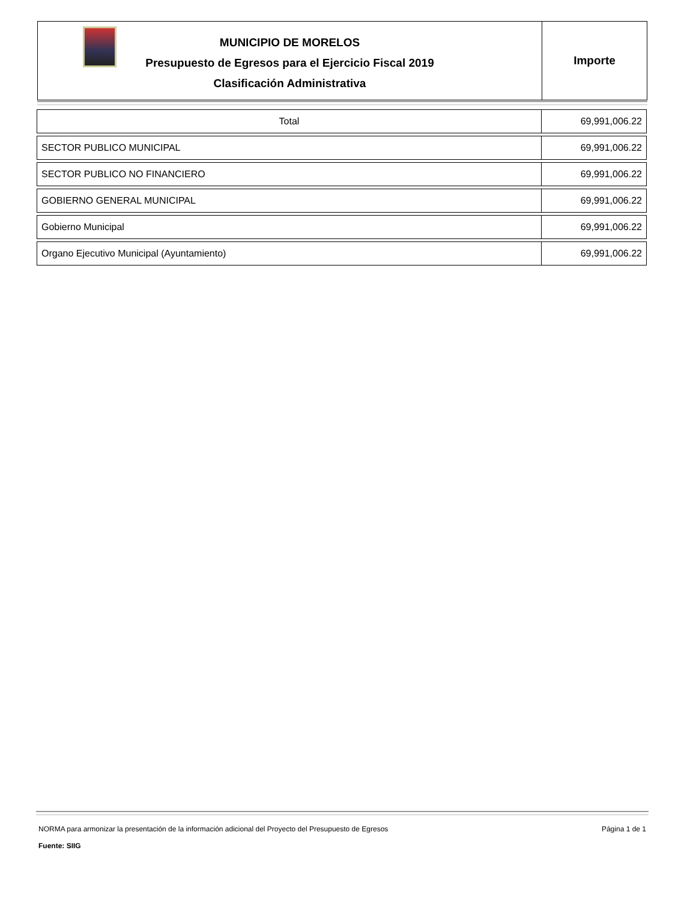MUNICIPIO DE MORELOS
Presupuesto de Egresos para el Ejercicio Fiscal 2019
Clasificación Administrativa
Importe
| Total | 69,991,006.22 |
| SECTOR PUBLICO MUNICIPAL | 69,991,006.22 |
| SECTOR PUBLICO NO FINANCIERO | 69,991,006.22 |
| GOBIERNO GENERAL MUNICIPAL | 69,991,006.22 |
| Gobierno Municipal | 69,991,006.22 |
| Organo Ejecutivo Municipal (Ayuntamiento) | 69,991,006.22 |
NORMA para armonizar la presentación de la información adicional del Proyecto del Presupuesto de Egresos Página 1 de 1
Fuente: SIIG